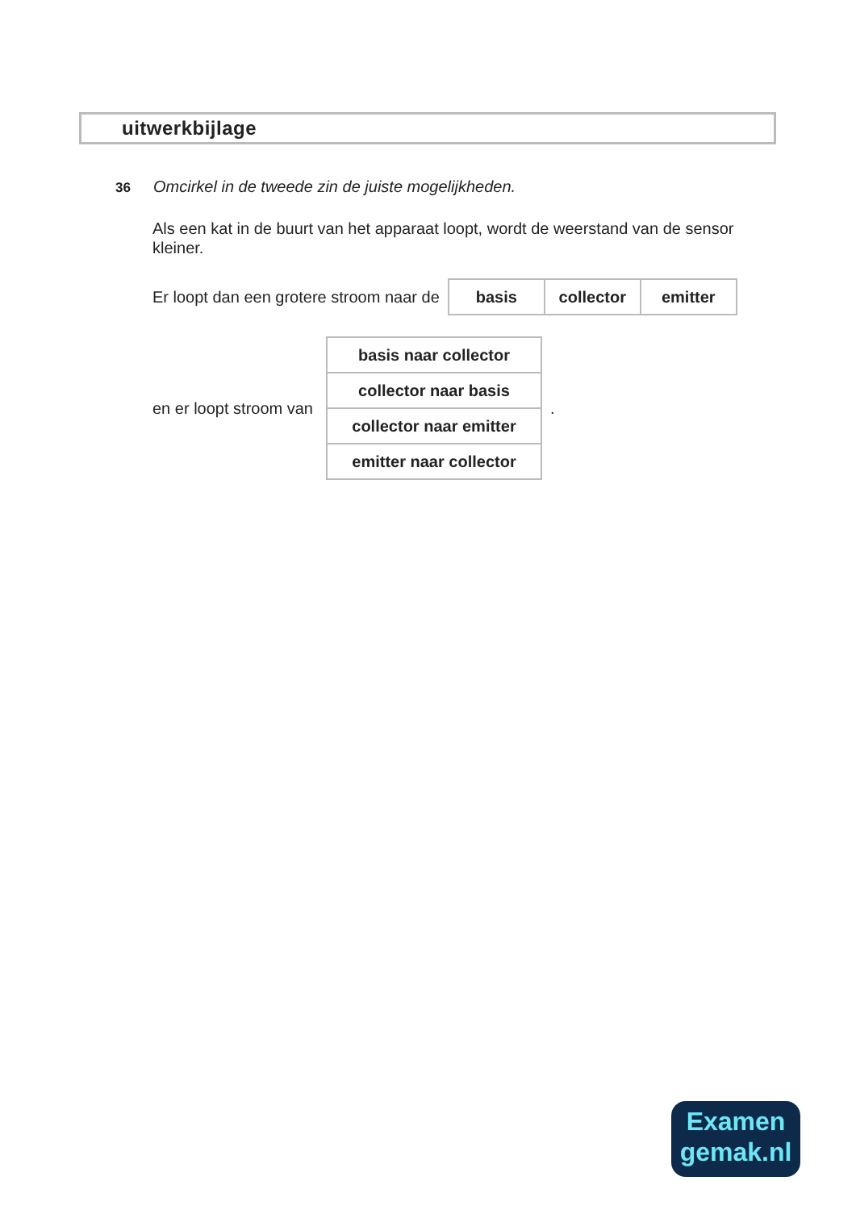uitwerkbijlage
36 Omcirkel in de tweede zin de juiste mogelijkheden.
Als een kat in de buurt van het apparaat loopt, wordt de weerstand van de sensor kleiner.
Er loopt dan een grotere stroom naar de
| basis | collector | emitter |
en er loopt stroom van
| basis naar collector |
| collector naar basis |
| collector naar emitter |
| emitter naar collector |
.
Examen
gemak.nl